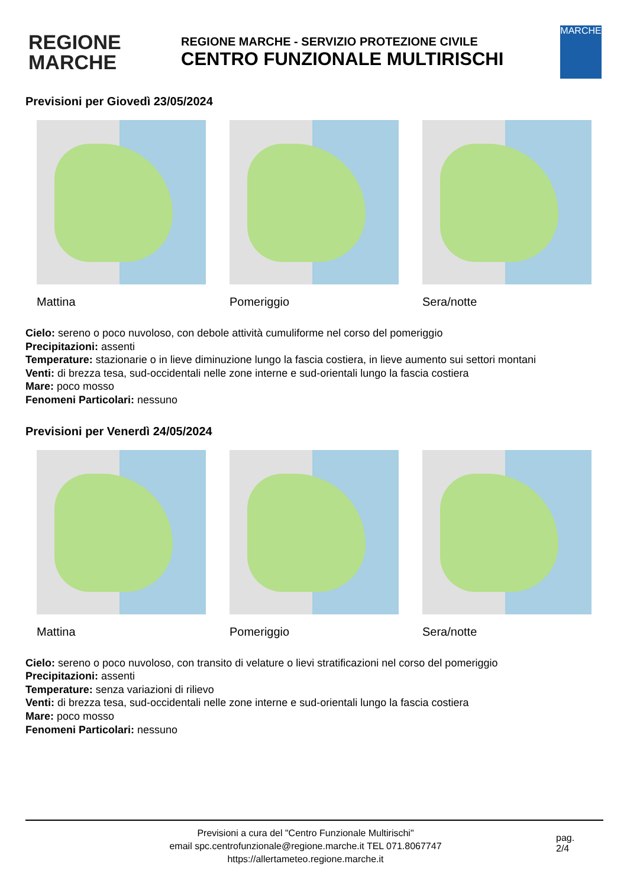REGIONE
MARCHE
REGIONE MARCHE - SERVIZIO PROTEZIONE CIVILE
CENTRO FUNZIONALE MULTIRISCHI
MARCHE
Previsioni per Giovedì 23/05/2024
Mattina Pomeriggio Sera/notte
Cielo: sereno o poco nuvoloso, con debole attività cumuliforme nel corso del pomeriggio
Precipitazioni: assenti
Temperature: stazionarie o in lieve diminuzione lungo la fascia costiera, in lieve aumento sui settori montani
Venti: di brezza tesa, sud-occidentali nelle zone interne e sud-orientali lungo la fascia costiera
Mare: poco mosso
Fenomeni Particolari: nessuno
Previsioni per Venerdì 24/05/2024
Mattina Pomeriggio Sera/notte
Cielo: sereno o poco nuvoloso, con transito di velature o lievi stratificazioni nel corso del pomeriggio
Precipitazioni: assenti
Temperature: senza variazioni di rilievo
Venti: di brezza tesa, sud-occidentali nelle zone interne e sud-orientali lungo la fascia costiera
Mare: poco mosso
Fenomeni Particolari: nessuno
Previsioni a cura del "Centro Funzionale Multirischi"
email spc.centrofunzionale@regione.marche.it TEL 071.8067747
https://allertameteo.regione.marche.it
pag.
2/4